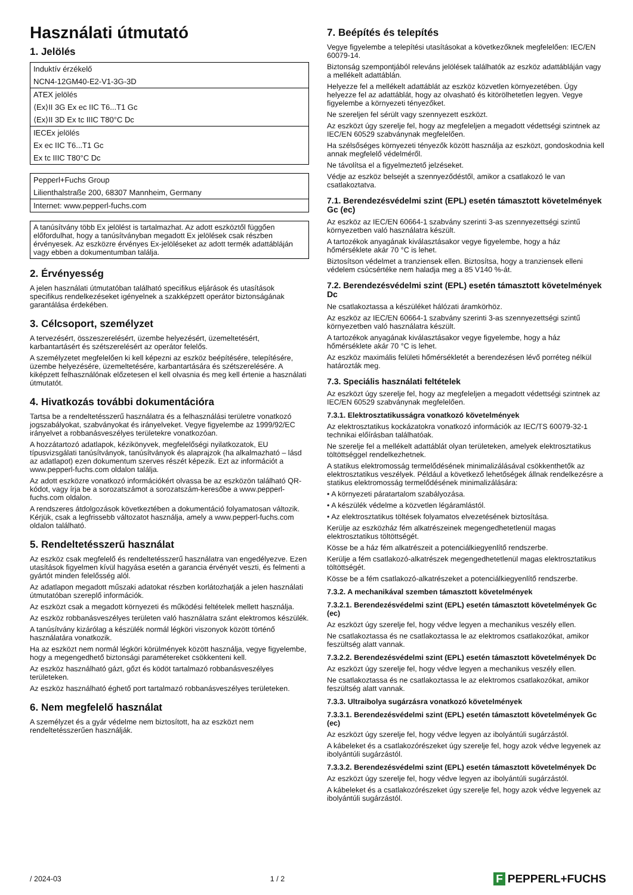Használati útmutató
1. Jelölés
| Induktív érzékelő |
| NCN4-12GM40-E2-V1-3G-3D |
| ATEX jelölés |
| ⟨Ex⟩II 3G Ex ec IIC T6...T1 Gc |
| ⟨Ex⟩II 3D Ex tc IIIC T80°C Dc |
| IECEx jelölés |
| Ex ec IIC T6...T1 Gc |
| Ex tc IIIC T80°C Dc |
| Pepperl+Fuchs Group |
| Lilienthalstraße 200, 68307 Mannheim, Germany |
| Internet: www.pepperl-fuchs.com |
A tanúsítvány több Ex jelölést is tartalmazhat. Az adott eszköztől függően előfordulhat, hogy a tanúsítványban megadott Ex jelölések csak részben érvényesek. Az eszközre érvényes Ex-jelöléseket az adott termék adattábláján vagy ebben a dokumentumban találja.
2. Érvényesség
A jelen használati útmutatóban található specifikus eljárások és utasítások specifikus rendelkezéseket igényelnek a szakképzett operátor biztonságának garantálása érdekében.
3. Célcsoport, személyzet
A tervezésért, összeszerelésért, üzembe helyezésért, üzemeltetésért, karbantartásért és szétszerelésért az operátor felelős.
A személyzetet megfelelően ki kell képezni az eszköz beépítésére, telepítésére, üzembe helyezésére, üzemeltetésére, karbantartására és szétszerelésére. A kiképzett felhasználónak előzetesen el kell olvasnia és meg kell értenie a használati útmutatót.
4. Hivatkozás további dokumentációra
Tartsa be a rendeltetésszerű használatra és a felhasználási területre vonatkozó jogszabályokat, szabványokat és irányelveket. Vegye figyelembe az 1999/92/EC irányelvet a robbanásveszélyes területekre vonatkozóan.
A hozzátartozó adatlapok, kézikönyvek, megfelelőségi nyilatkozatok, EU típusvizsgálati tanúsítványok, tanúsítványok és alaprajzok (ha alkalmazható – lásd az adatlapot) ezen dokumentum szerves részét képezik. Ezt az információt a www.pepperl-fuchs.com oldalon találja.
Az adott eszközre vonatkozó információkért olvassa be az eszközön található QR-kódot, vagy írja be a sorozatszámot a sorozatszám-keresőbe a www.pepperl-fuchs.com oldalon.
A rendszeres átdolgozások következtében a dokumentáció folyamatosan változik. Kérjük, csak a legfrissebb változatot használja, amely a www.pepperl-fuchs.com oldalon található.
5. Rendeltetésszerű használat
Az eszköz csak megfelelő és rendeltetésszerű használatra van engedélyezve. Ezen utasítások figyelmen kívül hagyása esetén a garancia érvényét veszti, és felmenti a gyártót minden felelősség alól.
Az adatlapon megadott műszaki adatokat részben korlátozhatják a jelen használati útmutatóban szereplő információk.
Az eszközt csak a megadott környezeti és működési feltételek mellett használja.
Az eszköz robbanásveszélyes területen való használatra szánt elektromos készülék.
A tanúsítvány kizárólag a készülék normál légköri viszonyok között történő használatára vonatkozik.
Ha az eszközt nem normál légköri körülmények között használja, vegye figyelembe, hogy a megengedhető biztonsági paramétereket csökkenteni kell.
Az eszköz használható gázt, gőzt és ködöt tartalmazó robbanásveszélyes területeken.
Az eszköz használható éghető port tartalmazó robbanásveszélyes területeken.
6. Nem megfelelő használat
A személyzet és a gyár védelme nem biztosított, ha az eszközt nem rendeltetésszerűen használják.
7. Beépítés és telepítés
Vegye figyelembe a telepítési utasításokat a következőknek megfelelően: IEC/EN 60079-14.
Biztonság szempontjából releváns jelölések találhatók az eszköz adattábláján vagy a mellékelt adattáblán.
Helyezze fel a mellékelt adattáblát az eszköz közvetlen környezetében. Úgy helyezze fel az adattáblát, hogy az olvasható és kitörölhetetlen legyen. Vegye figyelembe a környezeti tényezőket.
Ne szereljen fel sérült vagy szennyezett eszközt.
Az eszközt úgy szerelje fel, hogy az megfeleljen a megadott védettségi szintnek az IEC/EN 60529 szabványnak megfelelően.
Ha szélsőséges környezeti tényezők között használja az eszközt, gondoskodnia kell annak megfelelő védelméről.
Ne távolítsa el a figyelmeztető jelzéseket.
Védje az eszköz belsejét a szennyeződéstől, amikor a csatlakozó le van csatlakoztatva.
7.1. Berendezésvédelmi szint (EPL) esetén támasztott követelmények Gc (ec)
Az eszköz az IEC/EN 60664-1 szabvány szerinti 3-as szennyezettségi szintű környezetben való használatra készült.
A tartozékok anyagának kiválasztásakor vegye figyelembe, hogy a ház hőmérséklete akár 70 °C is lehet.
Biztosítson védelmet a tranziensek ellen. Biztosítsa, hogy a tranziensek elleni védelem csúcsértéke nem haladja meg a 85 V140 %-át.
7.2. Berendezésvédelmi szint (EPL) esetén támasztott követelmények Dc
Ne csatlakoztassa a készüléket hálózati áramkörhöz.
Az eszköz az IEC/EN 60664-1 szabvány szerinti 3-as szennyezettségi szintű környezetben való használatra készült.
A tartozékok anyagának kiválasztásakor vegye figyelembe, hogy a ház hőmérséklete akár 70 °C is lehet.
Az eszköz maximális felületi hőmérsékletét a berendezésen lévő porréteg nélkül határozták meg.
7.3. Speciális használati feltételek
Az eszközt úgy szerelje fel, hogy az megfeleljen a megadott védettségi szintnek az IEC/EN 60529 szabványnak megfelelően.
7.3.1. Elektrosztatikusságra vonatkozó követelmények
Az elektrosztatikus kockázatokra vonatkozó információk az IEC/TS 60079-32-1 technikai előírásban találhatóak.
Ne szerelje fel a mellékelt adattáblát olyan területeken, amelyek elektrosztatikus töltöttséggel rendelkezhetnek.
A statikus elektromosság termelődésének minimalizálásával csökkenthetők az elektrosztatikus veszélyek. Például a következő lehetőségek állnak rendelkezésre a statikus elektromosság termelődésének minimalizálására:
• A környezeti páratartalom szabályozása.
• A készülék védelme a közvetlen légáramlástól.
• Az elektrosztatikus töltések folyamatos elvezetésének biztosítása.
Kerülje az eszközház fém alkatrészeinek megengedhetetlenül magas elektrosztatikus töltöttségét.
Kösse be a ház fém alkatrészeit a potenciálkiegyenlítő rendszerbe.
Kerülje a fém csatlakozó-alkatrészek megengedhetetlenül magas elektrosztatikus töltöttségét.
Kösse be a fém csatlakozó-alkatrészeket a potenciálkiegyenlítő rendszerbe.
7.3.2. A mechanikával szemben támasztott követelmények
7.3.2.1. Berendezésvédelmi szint (EPL) esetén támasztott követelmények Gc (ec)
Az eszközt úgy szerelje fel, hogy védve legyen a mechanikus veszély ellen.
Ne csatlakoztassa és ne csatlakoztassa le az elektromos csatlakozókat, amikor feszültség alatt vannak.
7.3.2.2. Berendezésvédelmi szint (EPL) esetén támasztott követelmények Dc
Az eszközt úgy szerelje fel, hogy védve legyen a mechanikus veszély ellen.
Ne csatlakoztassa és ne csatlakoztassa le az elektromos csatlakozókat, amikor feszültség alatt vannak.
7.3.3. Ultraibolya sugárzásra vonatkozó követelmények
7.3.3.1. Berendezésvédelmi szint (EPL) esetén támasztott követelmények Gc (ec)
Az eszközt úgy szerelje fel, hogy védve legyen az ibolyántúli sugárzástól.
A kábeleket és a csatlakozórészeket úgy szerelje fel, hogy azok védve legyenek az ibolyántúli sugárzástól.
7.3.3.2. Berendezésvédelmi szint (EPL) esetén támasztott követelmények Dc
Az eszközt úgy szerelje fel, hogy védve legyen az ibolyántúli sugárzástól.
A kábeleket és a csatlakozórészeket úgy szerelje fel, hogy azok védve legyenek az ibolyántúli sugárzástól.
/ 2024-03 1 / 2
F PEPPERL+FUCHS